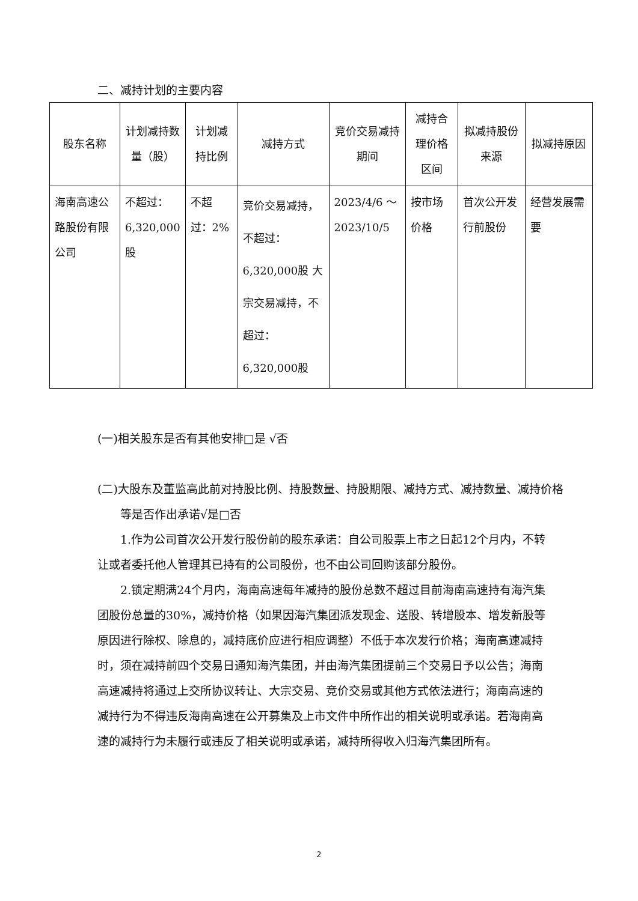二、减持计划的主要内容
| 股东名称 | 计划减持数量（股） | 计划减持比例 | 减持方式 | 竞价交易减持期间 | 减持合理价格区间 | 拟减持股份来源 | 拟减持原因 |
| --- | --- | --- | --- | --- | --- | --- | --- |
| 海南高速公路股份有限公司 | 不超过：6,320,000股 | 不超过：2% | 竞价交易减持，不超过：6,320,000股 大宗交易减持，不超过：6,320,000股 | 2023/4/6 ～ 2023/10/5 | 按市场价格 | 首次公开发行前股份 | 经营发展需要 |
(一)相关股东是否有其他安排□是 √否
(二)大股东及董监高此前对持股比例、持股数量、持股期限、减持方式、减持数量、减持价格等是否作出承诺√是□否
1.作为公司首次公开发行股份前的股东承诺：自公司股票上市之日起12个月内，不转让或者委托他人管理其已持有的公司股份，也不由公司回购该部分股份。
2.锁定期满24个月内，海南高速每年减持的股份总数不超过目前海南高速持有海汽集团股份总量的30%，减持价格（如果因海汽集团派发现金、送股、转增股本、增发新股等原因进行除权、除息的，减持底价应进行相应调整）不低于本次发行价格；海南高速减持时，须在减持前四个交易日通知海汽集团，并由海汽集团提前三个交易日予以公告；海南高速减持将通过上交所协议转让、大宗交易、竞价交易或其他方式依法进行；海南高速的减持行为不得违反海南高速在公开募集及上市文件中所作出的相关说明或承诺。若海南高速的减持行为未履行或违反了相关说明或承诺，减持所得收入归海汽集团所有。
2